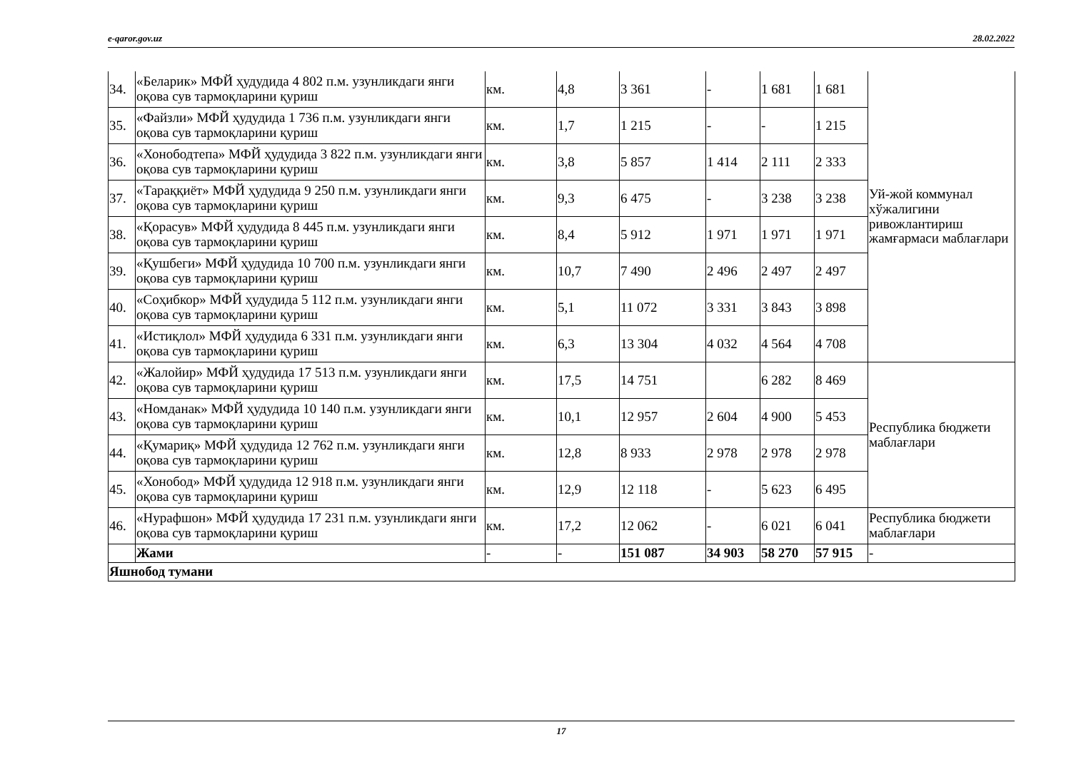e-qaror.gov.uz 28.02.2022
| 34. | «Беларик» МФЙ ҳудудида 4 802 п.м. узунликдаги янги оқова сув тармоқларини қуриш | км. | 4,8 | 3 361 | - | 1 681 | 1 681 | Уй-жой коммунал хўжалигини ривожлантириш жамғармаси маблағлари |
| 35. | «Файзли» МФЙ ҳудудида 1 736 п.м. узунликдаги янги оқова сув тармоқларини қуриш | км. | 1,7 | 1 215 | - | - | 1 215 | |
| 36. | «Хонободтепа» МФЙ ҳудудида 3 822 п.м. узунликдаги янги оқова сув тармоқларини қуриш | км. | 3,8 | 5 857 | 1 414 | 2 111 | 2 333 | |
| 37. | «Тараққиёт» МФЙ ҳудудида 9 250 п.м. узунликдаги янги оқова сув тармоқларини қуриш | км. | 9,3 | 6 475 | - | 3 238 | 3 238 | |
| 38. | «Қорасув» МФЙ ҳудудида 8 445 п.м. узунликдаги янги оқова сув тармоқларини қуриш | км. | 8,4 | 5 912 | 1 971 | 1 971 | 1 971 | |
| 39. | «Қушбеги» МФЙ ҳудудида 10 700 п.м. узунликдаги янги оқова сув тармоқларини қуриш | км. | 10,7 | 7 490 | 2 496 | 2 497 | 2 497 | |
| 40. | «Соҳибкор» МФЙ ҳудудида 5 112 п.м. узунликдаги янги оқова сув тармоқларини қуриш | км. | 5,1 | 11 072 | 3 331 | 3 843 | 3 898 | |
| 41. | «Истиқлол» МФЙ ҳудудида 6 331 п.м. узунликдаги янги оқова сув тармоқларини қуриш | км. | 6,3 | 13 304 | 4 032 | 4 564 | 4 708 | |
| 42. | «Жалойир» МФЙ ҳудудида 17 513 п.м. узунликдаги янги оқова сув тармоқларини қуриш | км. | 17,5 | 14 751 | | 6 282 | 8 469 | Республика бюджети маблағлари |
| 43. | «Номданак» МФЙ ҳудудида 10 140 п.м. узунликдаги янги оқова сув тармоқларини қуриш | км. | 10,1 | 12 957 | 2 604 | 4 900 | 5 453 | |
| 44. | «Қумариқ» МФЙ ҳудудида 12 762 п.м. узунликдаги янги оқова сув тармоқларини қуриш | км. | 12,8 | 8 933 | 2 978 | 2 978 | 2 978 | |
| 45. | «Хонобод» МФЙ ҳудудида 12 918 п.м. узунликдаги янги оқова сув тармоқларини қуриш | км. | 12,9 | 12 118 | - | 5 623 | 6 495 | |
| 46. | «Нурафшон» МФЙ ҳудудида 17 231 п.м. узунликдаги янги оқова сув тармоқларини қуриш | км. | 17,2 | 12 062 | - | 6 021 | 6 041 | Республика бюджети маблағлари |
| | Жами | - | - | 151 087 | 34 903 | 58 270 | 57 915 | - |
| Яшнобод тумани | | | | | | | | |
17